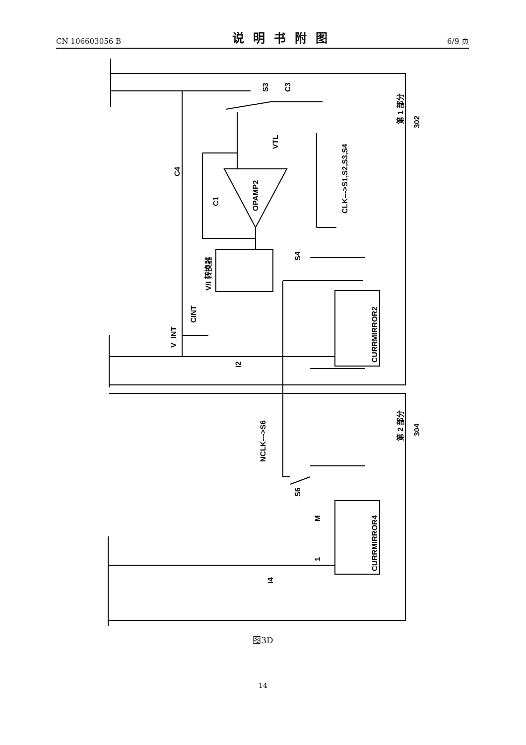CN 106603056 B 说明书附图 6/9 页
C4
C1
OPAMP2
VTL
S3
C3
CLK--->S1,S2,S3,S4
V/I 转换器
S4
CINT
V_INT
I2
CURRMIRROR2
第 1 部分
302
第 2 部分
304
NCLK--->S6
S6
M
1
I4
CURRMIRROR4
图3D
14